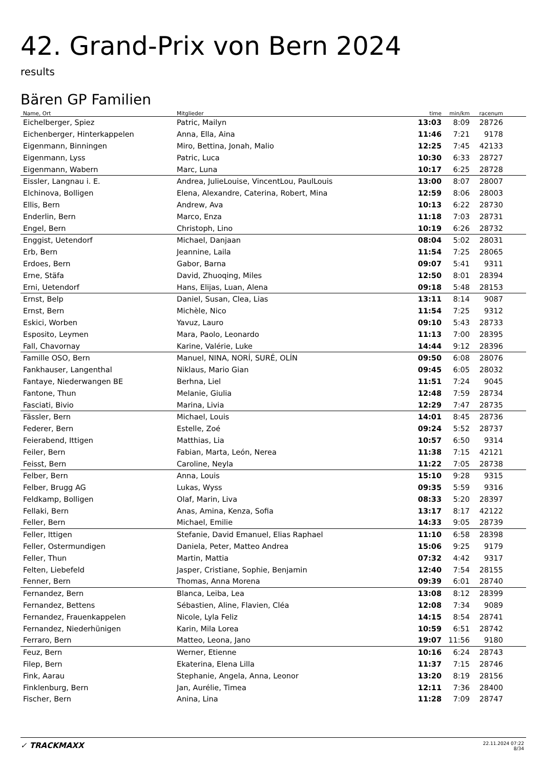42. Grand-Prix von Bern 2024
results
Bären GP Familien
| Name, Ort | Mitglieder | time | min/km | racenum | |
| --- | --- | --- | --- | --- | --- |
| Eichelberger, Spiez | Patric, Mailyn | 13:03 | 8:09 | 28726 | |
| Eichenberger, Hinterkappelen | Anna, Ella, Aina | 11:46 | 7:21 | 9178 | |
| Eigenmann, Binningen | Miro, Bettina, Jonah, Malio | 12:25 | 7:45 | 42133 | |
| Eigenmann, Lyss | Patric, Luca | 10:30 | 6:33 | 28727 | |
| Eigenmann, Wabern | Marc, Luna | 10:17 | 6:25 | 28728 | |
| Eissler, Langnau i. E. | Andrea, JulieLouise, VincentLou, PaulLouis | 13:00 | 8:07 | 28007 | |
| Elchinova, Bolligen | Elena, Alexandre, Caterina, Robert, Mina | 12:59 | 8:06 | 28003 | |
| Ellis, Bern | Andrew, Ava | 10:13 | 6:22 | 28730 | |
| Enderlin, Bern | Marco, Enza | 11:18 | 7:03 | 28731 | |
| Engel, Bern | Christoph, Lino | 10:19 | 6:26 | 28732 | |
| Enggist, Uetendorf | Michael, Danjaan | 08:04 | 5:02 | 28031 | |
| Erb, Bern | Jeannine, Laila | 11:54 | 7:25 | 28065 | |
| Erdoes, Bern | Gabor, Barna | 09:07 | 5:41 | 9311 | |
| Erne, Stäfa | David, Zhuoqing, Miles | 12:50 | 8:01 | 28394 | |
| Erni, Uetendorf | Hans, Elijas, Luan, Alena | 09:18 | 5:48 | 28153 | |
| Ernst, Belp | Daniel, Susan, Clea, Lias | 13:11 | 8:14 | 9087 | |
| Ernst, Bern | Michèle, Nico | 11:54 | 7:25 | 9312 | |
| Eskici, Worben | Yavuz, Lauro | 09:10 | 5:43 | 28733 | |
| Esposito, Leymen | Mara, Paolo, Leonardo | 11:13 | 7:00 | 28395 | |
| Fall, Chavornay | Karine, Valérie, Luke | 14:44 | 9:12 | 28396 | |
| Famille OSO, Bern | Manuel, NINA, NORÍ, SURÉ, OLÍN | 09:50 | 6:08 | 28076 | |
| Fankhauser, Langenthal | Niklaus, Mario Gian | 09:45 | 6:05 | 28032 | |
| Fantaye, Niederwangen BE | Berhna, Liel | 11:51 | 7:24 | 9045 | |
| Fantone, Thun | Melanie, Giulia | 12:48 | 7:59 | 28734 | |
| Fasciati, Bivio | Marina, Livia | 12:29 | 7:47 | 28735 | |
| Fässler, Bern | Michael, Louis | 14:01 | 8:45 | 28736 | |
| Federer, Bern | Estelle, Zoé | 09:24 | 5:52 | 28737 | |
| Feierabend, Ittigen | Matthias, Lia | 10:57 | 6:50 | 9314 | |
| Feiler, Bern | Fabian, Marta, León, Nerea | 11:38 | 7:15 | 42121 | |
| Feisst, Bern | Caroline, Neyla | 11:22 | 7:05 | 28738 | |
| Felber, Bern | Anna, Louis | 15:10 | 9:28 | 9315 | |
| Felber, Brugg AG | Lukas, Wyss | 09:35 | 5:59 | 9316 | |
| Feldkamp, Bolligen | Olaf, Marin, Liva | 08:33 | 5:20 | 28397 | |
| Fellaki, Bern | Anas, Amina, Kenza, Sofia | 13:17 | 8:17 | 42122 | |
| Feller, Bern | Michael, Emilie | 14:33 | 9:05 | 28739 | |
| Feller, Ittigen | Stefanie, David Emanuel, Elias Raphael | 11:10 | 6:58 | 28398 | |
| Feller, Ostermundigen | Daniela, Peter, Matteo Andrea | 15:06 | 9:25 | 9179 | |
| Feller, Thun | Martin, Mattia | 07:32 | 4:42 | 9317 | |
| Felten, Liebefeld | Jasper, Cristiane, Sophie, Benjamin | 12:40 | 7:54 | 28155 | |
| Fenner, Bern | Thomas, Anna Morena | 09:39 | 6:01 | 28740 | |
| Fernandez, Bern | Blanca, Leiba, Lea | 13:08 | 8:12 | 28399 | |
| Fernandez, Bettens | Sébastien, Aline, Flavien, Cléa | 12:08 | 7:34 | 9089 | |
| Fernandez, Frauenkappelen | Nicole, Lyla Feliz | 14:15 | 8:54 | 28741 | |
| Fernandez, Niederhünigen | Karin, Mila Lorea | 10:59 | 6:51 | 28742 | |
| Ferraro, Bern | Matteo, Leona, Jano | 19:07 | 11:56 | 9180 | |
| Feuz, Bern | Werner, Etienne | 10:16 | 6:24 | 28743 | |
| Filep, Bern | Ekaterina, Elena Lilla | 11:37 | 7:15 | 28746 | |
| Fink, Aarau | Stephanie, Angela, Anna, Leonor | 13:20 | 8:19 | 28156 | |
| Finklenburg, Bern | Jan, Aurélie, Timea | 12:11 | 7:36 | 28400 | |
| Fischer, Bern | Anina, Lina | 11:28 | 7:09 | 28747 | |
✓ TRACKMAXX
22.11.2024 07:22
8/34